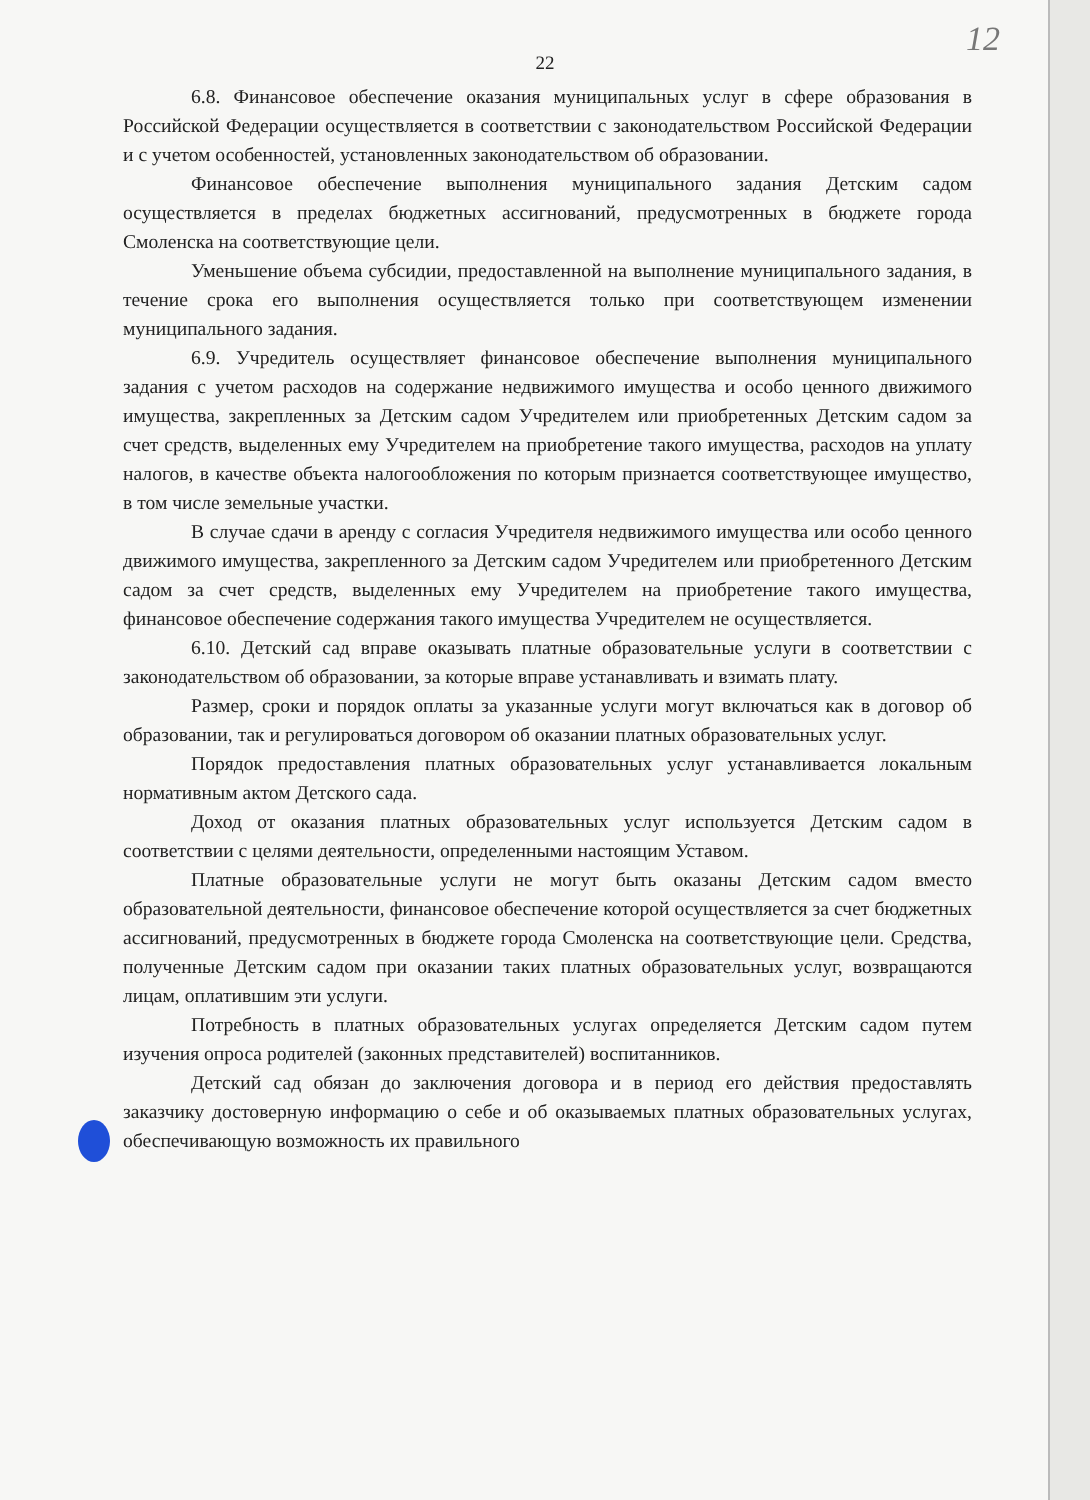12
22
6.8. Финансовое обеспечение оказания муниципальных услуг в сфере образования в Российской Федерации осуществляется в соответствии с законодательством Российской Федерации и с учетом особенностей, установленных законодательством об образовании.
Финансовое обеспечение выполнения муниципального задания Детским садом осуществляется в пределах бюджетных ассигнований, предусмотренных в бюджете города Смоленска на соответствующие цели.
Уменьшение объема субсидии, предоставленной на выполнение муниципального задания, в течение срока его выполнения осуществляется только при соответствующем изменении муниципального задания.
6.9. Учредитель осуществляет финансовое обеспечение выполнения муниципального задания с учетом расходов на содержание недвижимого имущества и особо ценного движимого имущества, закрепленных за Детским садом Учредителем или приобретенных Детским садом за счет средств, выделенных ему Учредителем на приобретение такого имущества, расходов на уплату налогов, в качестве объекта налогообложения по которым признается соответствующее имущество, в том числе земельные участки.
В случае сдачи в аренду с согласия Учредителя недвижимого имущества или особо ценного движимого имущества, закрепленного за Детским садом Учредителем или приобретенного Детским садом за счет средств, выделенных ему Учредителем на приобретение такого имущества, финансовое обеспечение содержания такого имущества Учредителем не осуществляется.
6.10. Детский сад вправе оказывать платные образовательные услуги в соответствии с законодательством об образовании, за которые вправе устанавливать и взимать плату.
Размер, сроки и порядок оплаты за указанные услуги могут включаться как в договор об образовании, так и регулироваться договором об оказании платных образовательных услуг.
Порядок предоставления платных образовательных услуг устанавливается локальным нормативным актом Детского сада.
Доход от оказания платных образовательных услуг используется Детским садом в соответствии с целями деятельности, определенными настоящим Уставом.
Платные образовательные услуги не могут быть оказаны Детским садом вместо образовательной деятельности, финансовое обеспечение которой осуществляется за счет бюджетных ассигнований, предусмотренных в бюджете города Смоленска на соответствующие цели. Средства, полученные Детским садом при оказании таких платных образовательных услуг, возвращаются лицам, оплатившим эти услуги.
Потребность в платных образовательных услугах определяется Детским садом путем изучения опроса родителей (законных представителей) воспитанников.
Детский сад обязан до заключения договора и в период его действия предоставлять заказчику достоверную информацию о себе и об оказываемых платных образовательных услугах, обеспечивающую возможность их правильного